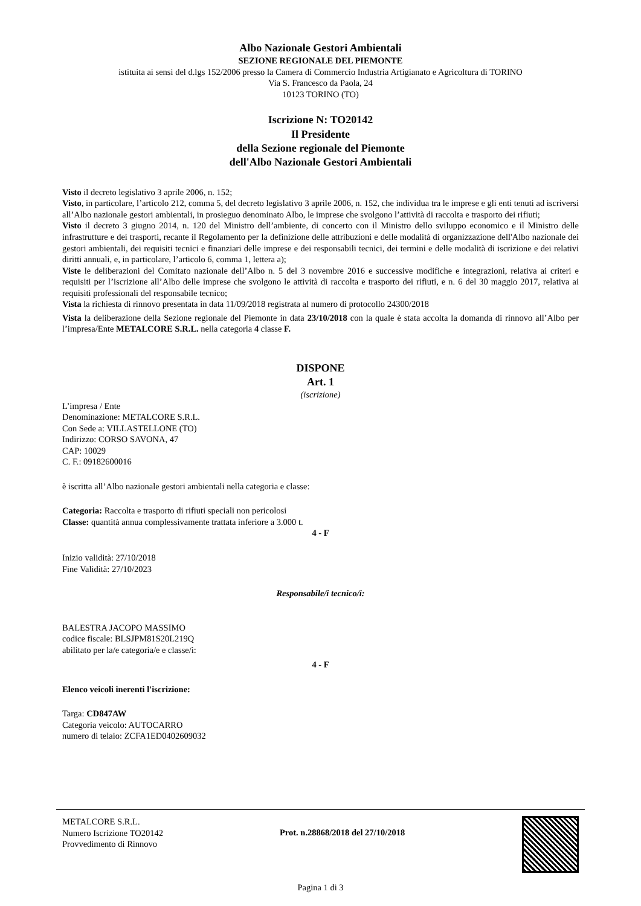Albo Nazionale Gestori Ambientali
SEZIONE REGIONALE DEL PIEMONTE
istituita ai sensi del d.lgs 152/2006 presso la Camera di Commercio Industria Artigianato e Agricoltura di TORINO
Via S. Francesco da Paola, 24
10123 TORINO (TO)
Iscrizione N: TO20142
Il Presidente
della Sezione regionale del Piemonte
dell'Albo Nazionale Gestori Ambientali
Visto il decreto legislativo 3 aprile 2006, n. 152;
Visto, in particolare, l’articolo 212, comma 5, del decreto legislativo 3 aprile 2006, n. 152, che individua tra le imprese e gli enti tenuti ad iscriversi all’Albo nazionale gestori ambientali, in prosieguo denominato Albo, le imprese che svolgono l’attività di raccolta e trasporto dei rifiuti;
Visto il decreto 3 giugno 2014, n. 120 del Ministro dell’ambiente, di concerto con il Ministro dello sviluppo economico e il Ministro delle infrastrutture e dei trasporti, recante il Regolamento per la definizione delle attribuzioni e delle modalità di organizzazione dell'Albo nazionale dei gestori ambientali, dei requisiti tecnici e finanziari delle imprese e dei responsabili tecnici, dei termini e delle modalità di iscrizione e dei relativi diritti annuali, e, in particolare, l’articolo 6, comma 1, lettera a);
Viste le deliberazioni del Comitato nazionale dell’Albo n. 5 del 3 novembre 2016 e successive modifiche e integrazioni, relativa ai criteri e requisiti per l’iscrizione all’Albo delle imprese che svolgono le attività di raccolta e trasporto dei rifiuti, e n. 6 del 30 maggio 2017, relativa ai requisiti professionali del responsabile tecnico;
Vista la richiesta di rinnovo presentata in data 11/09/2018 registrata al numero di protocollo 24300/2018
Vista la deliberazione della Sezione regionale del Piemonte in data 23/10/2018 con la quale è stata accolta la domanda di rinnovo all’Albo per l’impresa/Ente METALCORE S.R.L. nella categoria 4 classe F.
DISPONE
Art. 1
(iscrizione)
L’impresa / Ente
Denominazione: METALCORE S.R.L.
Con Sede a: VILLASTELLONE (TO)
Indirizzo: CORSO SAVONA, 47
CAP: 10029
C. F.: 09182600016
è iscritta all’Albo nazionale gestori ambientali nella categoria e classe:
Categoria: Raccolta e trasporto di rifiuti speciali non pericolosi
Classe: quantità annua complessivamente trattata inferiore a 3.000 t.
4 - F
Inizio validità: 27/10/2018
Fine Validità: 27/10/2023
Responsabile/i tecnico/i:
BALESTRA JACOPO MASSIMO
codice fiscale: BLSJPM81S20L219Q
abilitato per la/e categoria/e e classe/i:
4 - F
Elenco veicoli inerenti l'iscrizione:
Targa: CD847AW
Categoria veicolo: AUTOCARRO
numero di telaio: ZCFA1ED0402609032
METALCORE S.R.L.
Numero Iscrizione TO20142
Provvedimento di Rinnovo
Prot. n.28868/2018 del 27/10/2018
Pagina 1 di 3